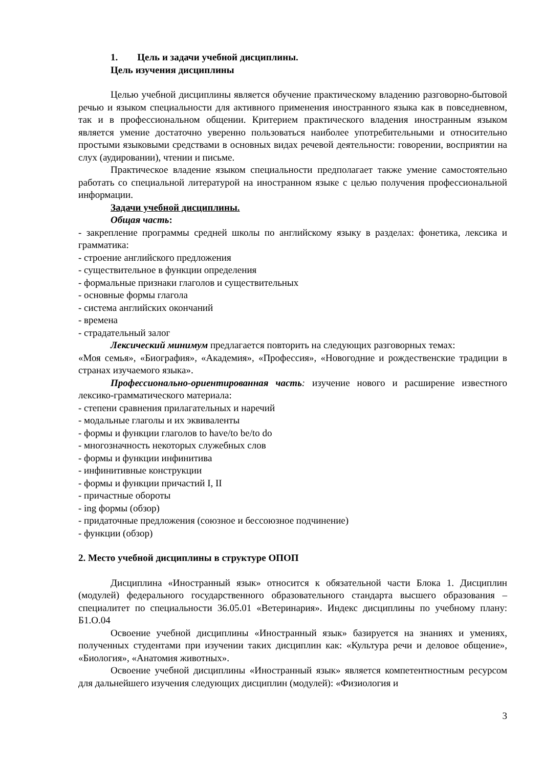1. Цель и задачи учебной дисциплины.
Цель изучения дисциплины
Целью учебной дисциплины является обучение практическому владению разговорно-бытовой речью и языком специальности для активного применения иностранного языка как в повседневном, так и в профессиональном общении. Критерием практического владения иностранным языком является умение достаточно уверенно пользоваться наиболее употребительными и относительно простыми языковыми средствами в основных видах речевой деятельности: говорении, восприятии на слух (аудировании), чтении и письме.
Практическое владение языком специальности предполагает также умение самостоятельно работать со специальной литературой на иностранном языке с целью получения профессиональной информации.
Задачи учебной дисциплины.
Общая часть:
- закрепление программы средней школы по английскому языку в разделах: фонетика, лексика и грамматика:
- строение английского предложения
- существительное в функции определения
- формальные признаки глаголов и существительных
- основные формы глагола
- система английских окончаний
- времена
- страдательный залог
Лексический минимум предлагается повторить на следующих разговорных темах:
«Моя семья», «Биография», «Академия», «Профессия», «Новогодние и рождественские традиции в странах изучаемого языка».
Профессионально-ориентированная часть: изучение нового и расширение известного лексико-грамматического материала:
- степени сравнения прилагательных и наречий
- модальные глаголы и их эквиваленты
- формы и функции глаголов to have/to be/to do
- многозначность некоторых служебных слов
- формы и функции инфинитива
- инфинитивные конструкции
- формы и функции причастий I, II
- причастные обороты
- ing формы (обзор)
- придаточные предложения (союзное и бессоюзное подчинение)
- функции (обзор)
2. Место учебной дисциплины в структуре ОПОП
Дисциплина «Иностранный язык» относится к обязательной части Блока 1. Дисциплин (модулей) федерального государственного образовательного стандарта высшего образования – специалитет по специальности 36.05.01 «Ветеринария». Индекс дисциплины по учебному плану: Б1.О.04
Освоение учебной дисциплины «Иностранный язык» базируется на знаниях и умениях, полученных студентами при изучении таких дисциплин как: «Культура речи и деловое общение», «Биология», «Анатомия животных».
Освоение учебной дисциплины «Иностранный язык» является компетентностным ресурсом для дальнейшего изучения следующих дисциплин (модулей): «Физиология и
3